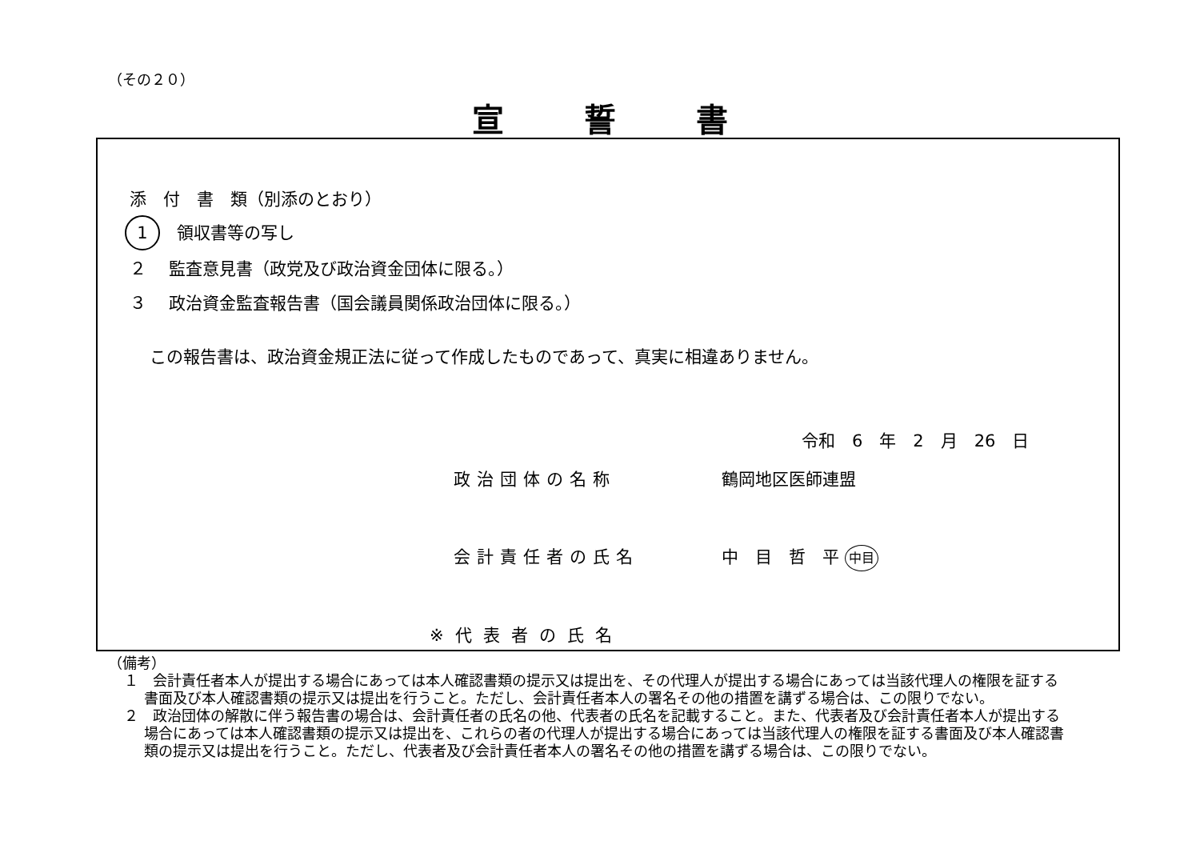（その２０）
宣誓書
添　付　書　類（別添のとおり）
1　領収書等の写し
２　 監査意見書（政党及び政治資金団体に限る。）
３　 政治資金監査報告書（国会議員関係政治団体に限る。）
この報告書は、政治資金規正法に従って作成したものであって、真実に相違ありません。
令和　6　年　2　月　26　日
政治団体の名称 鶴岡地区医師連盟
会計責任者の氏名 中　目　哲　平 中目
※代表者の氏名
（備考）
１　会計責任者本人が提出する場合にあっては本人確認書類の提示又は提出を、その代理人が提出する場合にあっては当該代理人の権限を証する書面及び本人確認書類の提示又は提出を行うこと。ただし、会計責任者本人の署名その他の措置を講ずる場合は、この限りでない。
２　政治団体の解散に伴う報告書の場合は、会計責任者の氏名の他、代表者の氏名を記載すること。また、代表者及び会計責任者本人が提出する場合にあっては本人確認書類の提示又は提出を、これらの者の代理人が提出する場合にあっては当該代理人の権限を証する書面及び本人確認書類の提示又は提出を行うこと。ただし、代表者及び会計責任者本人の署名その他の措置を講ずる場合は、この限りでない。